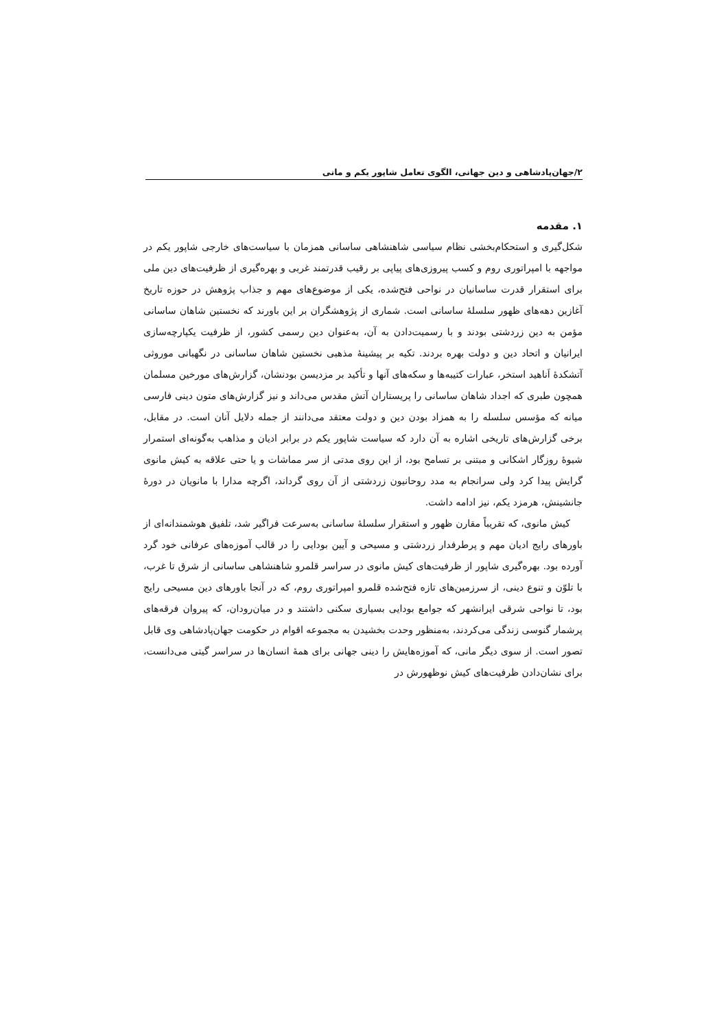۲/جهان‌پادشاهی و دین جهانی، الگوی تعامل شاپور یکم و مانی
۱. مقدمه
شکل‌گیری و استحکام‌بخشی نظام سیاسی شاهنشاهی ساسانی همزمان با سیاست‌های خارجی شاپور یکم در مواجهه با امپراتوری روم و کسب پیروزی‌های پیاپی بر رقیب قدرتمند غربی و بهره‌گیری از ظرفیت‌های دین ملی برای استقرار قدرت ساسانیان در نواحی فتح‌شده، یکی از موضوع‌های مهم و جذاب پژوهش در حوزه تاریخ آغازین دهه‌های ظهور سلسلهٔ ساسانی است. شماری از پژوهشگران بر این باورند که نخستین شاهان ساسانی مؤمن به دین زردشتی بودند و با رسمیت‌دادن به آن، به‌عنوان دین رسمی کشور، از ظرفیت یکپارچه‌سازی ایرانیان و اتحاد دین و دولت بهره بردند. تکیه بر پیشینهٔ مذهبی نخستین شاهان ساسانی در نگهبانی موروثی آتشکدهٔ اَناهید استخر، عبارات کتیبه‌ها و سکه‌های آنها و تأکید بر مزدیسن بودنشان، گزارش‌های مورخین مسلمان همچون طبری که اجداد شاهان ساسانی را پریستاران آتش مقدس می‌داند و نیز گزارش‌های متون دینی فارسی میانه که مؤسس سلسله را به همزاد بودن دین و دولت معتقد می‌دانند از جمله دلایل آنان است. در مقابل، برخی گزارش‌های تاریخی اشاره به آن دارد که سیاست شاپور یکم در برابر ادیان و مذاهب به‌گونه‌ای استمرار شیوهٔ روزگار اشکانی و مبتنی بر تسامح بود، از این روی مدتی از سر مماشات و یا حتی علاقه به کیش مانوی گرایش پیدا کرد ولی سرانجام به مدد روحانیون زردشتی از آن روی گرداند، اگرچه مدارا با مانویان در دورهٔ جانشینش، هرمزد یکم، نیز ادامه داشت.
کیش مانوی، که تقریباً مقارن ظهور و استقرار سلسلهٔ ساسانی به‌سرعت فراگیر شد، تلفیق هوشمندانه‌ای از باورهای رایج ادیان مهم و پرطرفدار زردشتی و مسیحی و آیین بودایی را در قالب آموزه‌های عرفانی خود گرد آورده بود. بهره‌گیری شاپور از ظرفیت‌های کیش مانوی در سراسر قلمرو شاهنشاهی ساسانی از شرق تا غرب، با تلوّن و تنوع دینی، از سرزمین‌های تازه فتح‌شده قلمرو امپراتوری روم، که در آنجا باورهای دین مسیحی رایج بود، تا نواحی شرقی ایرانشهر که جوامع بودایی بسیاری سکنی داشتند و در میان‌رودان، که پیروان فرقه‌های پرشمار گنوسی زندگی می‌کردند، به‌منظور وحدت بخشیدن به مجموعه اقوام در حکومت جهان‌پادشاهی وی قابل تصور است. از سوی دیگر مانی، که آموزه‌هایش را دینی جهانی برای همهٔ انسان‌ها در سراسر گیتی می‌دانست، برای نشان‌دادن ظرفیت‌های کیش نوظهورش در